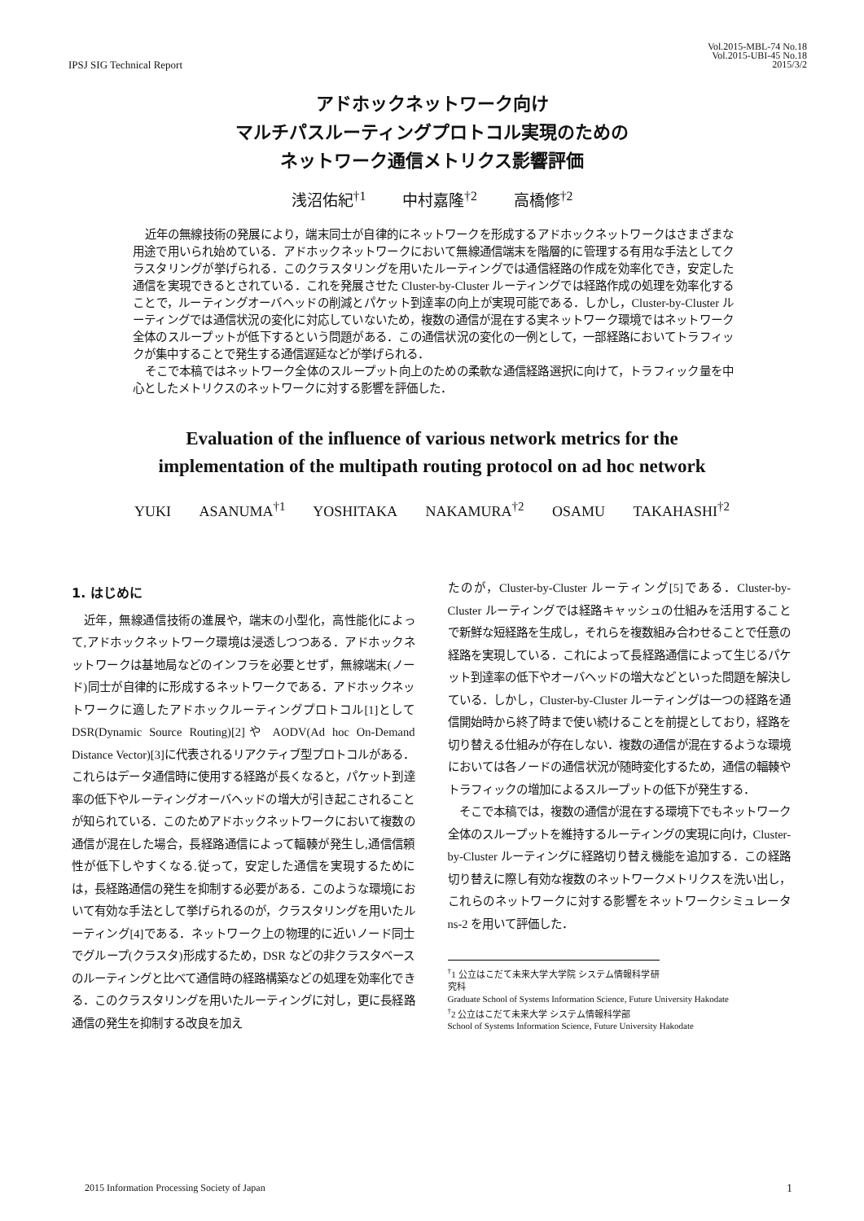IPSJ SIG Technical Report
Vol.2015-MBL-74 No.18
Vol.2015-UBI-45 No.18
2015/3/2
アドホックネットワーク向け
マルチパスルーティングプロトコル実現のための
ネットワーク通信メトリクス影響評価
浅沼佑紀<sup>†1</sup> 中村嘉隆<sup>†2</sup> 高橋修<sup>†2</sup>
近年の無線技術の発展により，端末同士が自律的にネットワークを形成するアドホックネットワークはさまざまな用途で用いられ始めている．アドホックネットワークにおいて無線通信端末を階層的に管理する有用な手法としてクラスタリングが挙げられる．このクラスタリングを用いたルーティングでは通信経路の作成を効率化でき，安定した通信を実現できるとされている．これを発展させた Cluster-by-Cluster ルーティングでは経路作成の処理を効率化することで，ルーティングオーバヘッドの削減とパケット到達率の向上が実現可能である．しかし，Cluster-by-Cluster ルーティングでは通信状況の変化に対応していないため，複数の通信が混在する実ネットワーク環境ではネットワーク全体のスループットが低下するという問題がある．この通信状況の変化の一例として，一部経路においてトラフィックが集中することで発生する通信遅延などが挙げられる．
そこで本稿ではネットワーク全体のスループット向上のための柔軟な通信経路選択に向けて，トラフィック量を中心としたメトリクスのネットワークに対する影響を評価した．
Evaluation of the influence of various network metrics for the
implementation of the multipath routing protocol on ad hoc network
YUKI ASANUMA<sup>†1</sup> YOSHITAKA NAKAMURA<sup>†2</sup> OSAMU TAKAHASHI<sup>†2</sup>
1. はじめに
近年，無線通信技術の進展や，端末の小型化，高性能化によって,アドホックネットワーク環境は浸透しつつある．アドホックネットワークは基地局などのインフラを必要とせず，無線端末(ノード)同士が自律的に形成するネットワークである．アドホックネットワークに適したアドホックルーティングプロトコル[1]として DSR(Dynamic Source Routing)[2]や AODV(Ad hoc On-Demand Distance Vector)[3]に代表されるリアクティブ型プロトコルがある．これらはデータ通信時に使用する経路が長くなると，パケット到達率の低下やルーティングオーバヘッドの増大が引き起こされることが知られている．このためアドホックネットワークにおいて複数の通信が混在した場合，長経路通信によって輻輳が発生し,通信信頼性が低下しやすくなる.従って，安定した通信を実現するためには，長経路通信の発生を抑制する必要がある．このような環境において有効な手法として挙げられるのが，クラスタリングを用いたルーティング[4]である．ネットワーク上の物理的に近いノード同士でグループ(クラスタ)形成するため，DSR などの非クラスタベースのルーティングと比べて通信時の経路構築などの処理を効率化できる．このクラスタリングを用いたルーティングに対し，更に長経路通信の発生を抑制する改良を加え
たのが，Cluster-by-Cluster ルーティング[5]である．Cluster-by-Cluster ルーティングでは経路キャッシュの仕組みを活用することで新鮮な短経路を生成し，それらを複数組み合わせることで任意の経路を実現している．これによって長経路通信によって生じるパケット到達率の低下やオーバヘッドの増大などといった問題を解決している．しかし，Cluster-by-Cluster ルーティングは一つの経路を通信開始時から終了時まで使い続けることを前提としており，経路を切り替える仕組みが存在しない．複数の通信が混在するような環境においては各ノードの通信状況が随時変化するため，通信の輻輳やトラフィックの増加によるスループットの低下が発生する．
そこで本稿では，複数の通信が混在する環境下でもネットワーク全体のスループットを維持するルーティングの実現に向け，Cluster-by-Cluster ルーティングに経路切り替え機能を追加する．この経路切り替えに際し有効な複数のネットワークメトリクスを洗い出し，これらのネットワークに対する影響をネットワークシミュレータ ns-2 を用いて評価した．
<sup>†</sup> 1 公立はこだて未来大学大学院 システム情報科学研究科
Graduate School of Systems Information Science, Future University Hakodate
<sup>†</sup> 2 公立はこだて未来大学 システム情報科学部
School of Systems Information Science, Future University Hakodate
2015 Information Processing Society of Japan 1